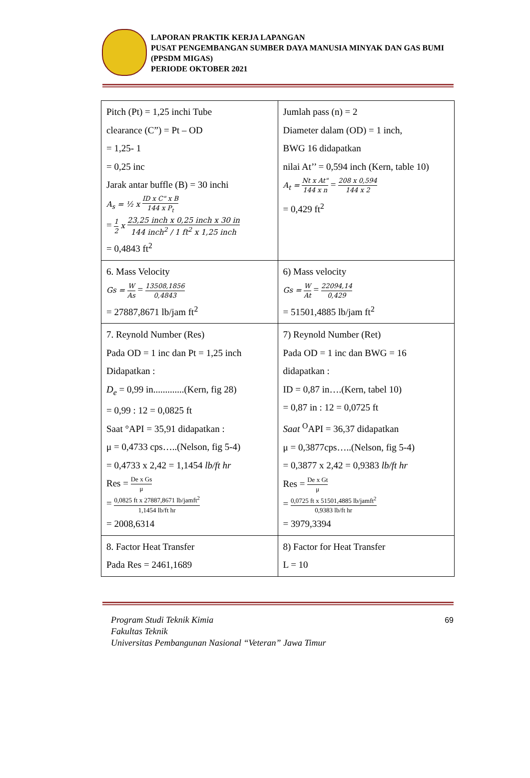LAPORAN PRAKTIK KERJA LAPANGAN
PUSAT PENGEMBANGAN SUMBER DAYA MANUSIA MINYAK DAN GAS BUMI (PPSDM MIGAS)
PERIODE OKTOBER 2021
| Pitch (Pt) = 1,25 inchi Tube clearance (C”) = Pt – OD = 1,25- 1 = 0,25 inc Jarak antar buffle (B) = 30 inchi A<sub>s</sub> = ½ x ID x C" x B 144 x P<sub>t</sub> = 1 2 x 23,25 inch x 0,25 inch x 30 in 144 inch<sup>2</sup> / 1 ft<sup>2</sup> x 1,25 inch = 0,4843 ft<sup>2</sup> | Jumlah pass (n) = 2 Diameter dalam (OD) = 1 inch, BWG 16 didapatkan nilai At’’ = 0,594 inch (Kern, table 10) A<sub>t</sub> = Nt x At" 144 x n = 208 x 0,594 144 x 2 = 0,429 ft<sup>2</sup> |
| 6. Mass Velocity Gs = W As = 13508,1856 0,4843 = 27887,8671 lb/jam ft<sup>2</sup> | 6) Mass velocity Gs = W At = 22094,14 0,429 = 51501,4885 lb/jam ft<sup>2</sup> |
| 7. Reynold Number (Res) Pada OD = 1 inc dan Pt = 1,25 inch Didapatkan : D<sub>e</sub> = 0,99 in.............(Kern, fig 28) = 0,99 : 12 = 0,0825 ft Saat °API = 35,91 didapatkan : μ = 0,4733 cps…..(Nelson, fig 5-4) = 0,4733 x 2,42 = 1,1454 lb/ft hr Res = De x Gs μ = 0,0825 ft x 27887,8671 lb/jamft<sup>2</sup> 1,1454 lb/ft hr = 2008,6314 | 7) Reynold Number (Ret) Pada OD = 1 inc dan BWG = 16 didapatkan : ID = 0,87 in….(Kern, tabel 10) = 0,87 in : 12 = 0,0725 ft Saat <sup>O</sup>API = 36,37 didapatkan μ = 0,3877cps…..(Nelson, fig 5-4) = 0,3877 x 2,42 = 0,9383 lb/ft hr Res = De x Gt μ = 0,0725 ft x 51501,4885 lb/jamft<sup>2</sup> 0,9383 lb/ft hr = 3979,3394 |
| 8. Factor Heat Transfer Pada Res = 2461,1689 | 8) Factor for Heat Transfer L = 10 |
Program Studi Teknik Kimia
Fakultas Teknik
Universitas Pembangunan Nasional “Veteran” Jawa Timur
69